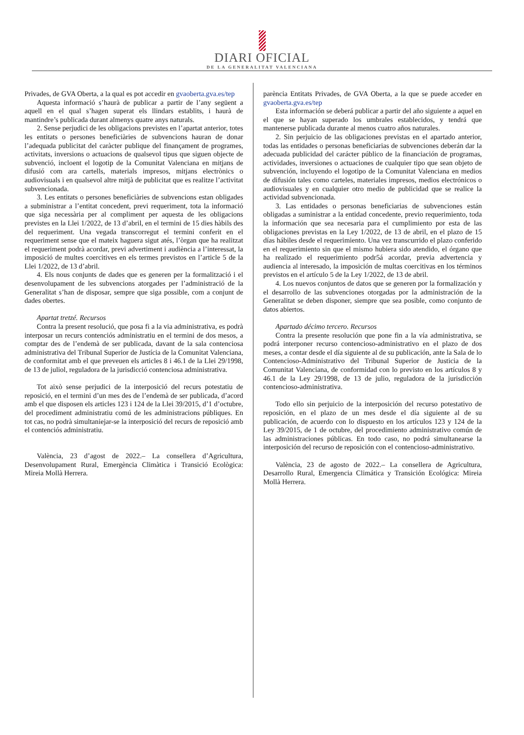DIARI OFICIAL
DE LA GENERALITAT VALENCIANA
Privades, de GVA Oberta, a la qual es pot accedir en gvaoberta.gva.es/tep
Aquesta informació s’haurà de publicar a partir de l’any següent a aquell en el qual s’hagen superat els llindars establits, i haurà de mantindre’s publicada durant almenys quatre anys naturals.
2. Sense perjudici de les obligacions previstes en l’apartat anterior, totes les entitats o persones beneficiàries de subvencions hauran de donar l’adequada publicitat del caràcter publique del finançament de programes, activitats, inversions o actuacions de qualsevol tipus que siguen objecte de subvenció, incloent el logotip de la Comunitat Valenciana en mitjans de difusió com ara cartells, materials impresos, mitjans electrònics o audiovisuals i en qualsevol altre mitjà de publicitat que es realitze l’activitat subvencionada.
3. Les entitats o persones beneficiàries de subvencions estan obligades a subministrar a l’entitat concedent, previ requeriment, tota la informació que siga necessària per al compliment per aquesta de les obligacions previstes en la Llei 1/2022, de 13 d’abril, en el termini de 15 dies hàbils des del requeriment. Una vegada transcorregut el termini conferit en el requeriment sense que el mateix haguera sigut atés, l’òrgan que ha realitzat el requeriment podrà acordar, previ advertiment i audiència a l’interessat, la imposició de multes coercitives en els termes previstos en l’article 5 de la Llei 1/2022, de 13 d’abril.
4. Els nous conjunts de dades que es generen per la formalització i el desenvolupament de les subvencions atorgades per l’administració de la Generalitat s’han de disposar, sempre que siga possible, com a conjunt de dades obertes.
Apartat tretzé. Recursos
Contra la present resolució, que posa fi a la via administrativa, es podrà interposar un recurs contenciós administratiu en el termini de dos mesos, a comptar des de l’endemà de ser publicada, davant de la sala contenciosa administrativa del Tribunal Superior de Justícia de la Comunitat Valenciana, de conformitat amb el que preveuen els articles 8 i 46.1 de la Llei 29/1998, de 13 de juliol, reguladora de la jurisdicció contenciosa administrativa.
Tot això sense perjudici de la interposició del recurs potestatiu de reposició, en el termini d’un mes des de l’endemà de ser publicada, d’acord amb el que disposen els articles 123 i 124 de la Llei 39/2015, d’1 d’octubre, del procediment administratiu comú de les administracions públiques. En tot cas, no podrà simultaniejar-se la interposició del recurs de reposició amb el contenciós administratiu.
València, 23 d’agost de 2022.– La consellera d’Agricultura, Desenvolupament Rural, Emergència Climàtica i Transició Ecològica: Mireia Mollà Herrera.
parència Entitats Privades, de GVA Oberta, a la que se puede acceder en gvaoberta.gva.es/tep
Esta información se deberá publicar a partir del año siguiente a aquel en el que se hayan superado los umbrales establecidos, y tendrá que mantenerse publicada durante al menos cuatro años naturales.
2. Sin perjuicio de las obligaciones previstas en el apartado anterior, todas las entidades o personas beneficiarias de subvenciones deberán dar la adecuada publicidad del carácter público de la financiación de programas, actividades, inversiones o actuaciones de cualquier tipo que sean objeto de subvención, incluyendo el logotipo de la Comunitat Valenciana en medios de difusión tales como carteles, materiales impresos, medios electrónicos o audiovisuales y en cualquier otro medio de publicidad que se realice la actividad subvencionada.
3. Las entidades o personas beneficiarias de subvenciones están obligadas a suministrar a la entidad concedente, previo requerimiento, toda la información que sea necesaria para el cumplimiento por esta de las obligaciones previstas en la Ley 1/2022, de 13 de abril, en el plazo de 15 días hábiles desde el requerimiento. Una vez transcurrido el plazo conferido en el requerimiento sin que el mismo hubiera sido atendido, el órgano que ha realizado el requerimiento podr5á acordar, previa advertencia y audiencia al interesado, la imposición de multas coercitivas en los términos previstos en el artículo 5 de la Ley 1/2022, de 13 de abril.
4. Los nuevos conjuntos de datos que se generen por la formalización y el desarrollo de las subvenciones otorgadas por la administración de la Generalitat se deben disponer, siempre que sea posible, como conjunto de datos abiertos.
Apartado décimo tercero. Recursos
Contra la presente resolución que pone fin a la vía administrativa, se podrá interponer recurso contencioso-administrativo en el plazo de dos meses, a contar desde el día siguiente al de su publicación, ante la Sala de lo Contencioso-Administrativo del Tribunal Superior de Justicia de la Comunitat Valenciana, de conformidad con lo previsto en los artículos 8 y 46.1 de la Ley 29/1998, de 13 de julio, reguladora de la jurisdicción contencioso-administrativa.
Todo ello sin perjuicio de la interposición del recurso potestativo de reposición, en el plazo de un mes desde el día siguiente al de su publicación, de acuerdo con lo dispuesto en los artículos 123 y 124 de la Ley 39/2015, de 1 de octubre, del procedimiento administrativo común de las administraciones públicas. En todo caso, no podrá simultanearse la interposición del recurso de reposición con el contencioso-administrativo.
València, 23 de agosto de 2022.– La consellera de Agricultura, Desarrollo Rural, Emergencia Climática y Transición Ecológica: Mireia Mollà Herrera.